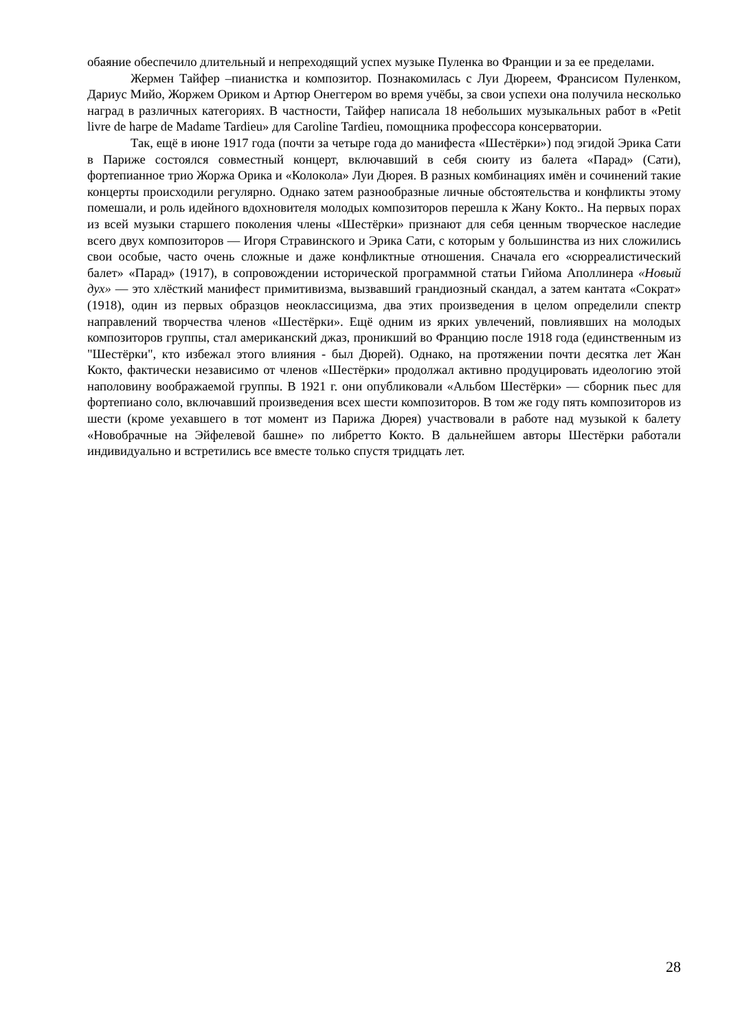обаяние обеспечило длительный и непреходящий успех музыке Пуленка во Франции и за ее пределами.
Жермен Тайфер –пианистка и композитор. Познакомилась с Луи Дюреем, Франсисом Пуленком, Дариус Мийо, Жоржем Ориком и Артюр Онеггером во время учёбы, за свои успехи она получила несколько наград в различных категориях. В частности, Тайфер написала 18 небольших музыкальных работ в «Petit livre de harpe de Madame Tardieu» для Caroline Tardieu, помощника профессора консерватории.
Так, ещё в июне 1917 года (почти за четыре года до манифеста «Шестёрки») под эгидой Эрика Сати в Париже состоялся совместный концерт, включавший в себя сюиту из балета «Парад» (Сати), фортепианное трио Жоржа Орика и «Колокола» Луи Дюрея. В разных комбинациях имён и сочинений такие концерты происходили регулярно. Однако затем разнообразные личные обстоятельства и конфликты этому помешали, и роль идейного вдохновителя молодых композиторов перешла к Жану Кокто.. На первых порах из всей музыки старшего поколения члены «Шестёрки» признают для себя ценным творческое наследие всего двух композиторов — Игоря Стравинского и Эрика Сати, с которым у большинства из них сложились свои особые, часто очень сложные и даже конфликтные отношения. Сначала его «сюрреалистический балет» «Парад» (1917), в сопровождении исторической программной статьи Гийома Аполлинера «Новый дух» — это хлёсткий манифест примитивизма, вызвавший грандиозный скандал, а затем кантата «Сократ» (1918), один из первых образцов неоклассицизма, два этих произведения в целом определили спектр направлений творчества членов «Шестёрки». Ещё одним из ярких увлечений, повлиявших на молодых композиторов группы, стал американский джаз, проникший во Францию после 1918 года (единственным из "Шестёрки", кто избежал этого влияния - был Дюрей). Однако, на протяжении почти десятка лет Жан Кокто, фактически независимо от членов «Шестёрки» продолжал активно продуцировать идеологию этой наполовину воображаемой группы. В 1921 г. они опубликовали «Альбом Шестёрки» — сборник пьес для фортепиано соло, включавший произведения всех шести композиторов. В том же году пять композиторов из шести (кроме уехавшего в тот момент из Парижа Дюрея) участвовали в работе над музыкой к балету «Новобрачные на Эйфелевой башне» по либретто Кокто. В дальнейшем авторы Шестёрки работали индивидуально и встретились все вместе только спустя тридцать лет.
28